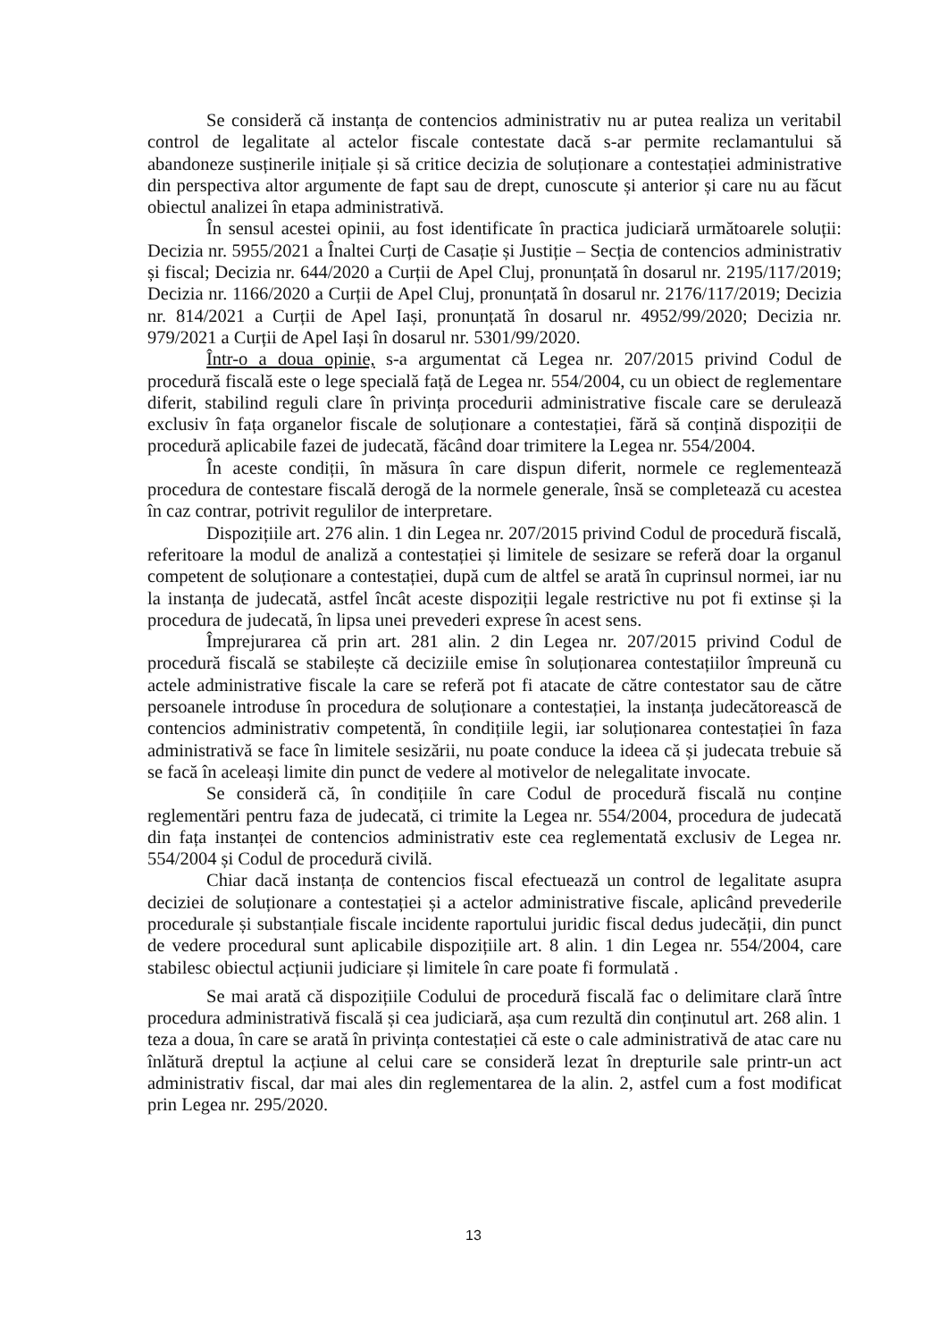Se consideră că instanța de contencios administrativ nu ar putea realiza un veritabil control de legalitate al actelor fiscale contestate dacă s-ar permite reclamantului să abandoneze susținerile inițiale și să critice decizia de soluționare a contestației administrative din perspectiva altor argumente de fapt sau de drept, cunoscute și anterior și care nu au făcut obiectul analizei în etapa administrativă.
În sensul acestei opinii, au fost identificate în practica judiciară următoarele soluții: Decizia nr. 5955/2021 a Înaltei Curți de Casație și Justiție – Secția de contencios administrativ și fiscal; Decizia nr. 644/2020 a Curții de Apel Cluj, pronunțată în dosarul nr. 2195/117/2019; Decizia nr. 1166/2020 a Curții de Apel Cluj, pronunțată în dosarul nr. 2176/117/2019; Decizia nr. 814/2021 a Curții de Apel Iași, pronunțată în dosarul nr. 4952/99/2020; Decizia nr. 979/2021 a Curții de Apel Iași în dosarul nr. 5301/99/2020.
Într-o a doua opinie, s-a argumentat că Legea nr. 207/2015 privind Codul de procedură fiscală este o lege specială față de Legea nr. 554/2004, cu un obiect de reglementare diferit, stabilind reguli clare în privința procedurii administrative fiscale care se derulează exclusiv în fața organelor fiscale de soluționare a contestației, fără să conțină dispoziții de procedură aplicabile fazei de judecată, făcând doar trimitere la Legea nr. 554/2004.
În aceste condiții, în măsura în care dispun diferit, normele ce reglementează procedura de contestare fiscală derogă de la normele generale, însă se completează cu acestea în caz contrar, potrivit regulilor de interpretare.
Dispozițiile art. 276 alin. 1 din Legea nr. 207/2015 privind Codul de procedură fiscală, referitoare la modul de analiză a contestației și limitele de sesizare se referă doar la organul competent de soluționare a contestației, după cum de altfel se arată în cuprinsul normei, iar nu la instanța de judecată, astfel încât aceste dispoziții legale restrictive nu pot fi extinse și la procedura de judecată, în lipsa unei prevederi exprese în acest sens.
Împrejurarea că prin art. 281 alin. 2 din Legea nr. 207/2015 privind Codul de procedură fiscală se stabilește că deciziile emise în soluționarea contestațiilor împreună cu actele administrative fiscale la care se referă pot fi atacate de către contestator sau de către persoanele introduse în procedura de soluționare a contestației, la instanța judecătorească de contencios administrativ competentă, în condițiile legii, iar soluționarea contestației în faza administrativă se face în limitele sesizării, nu poate conduce la ideea că și judecata trebuie să se facă în aceleași limite din punct de vedere al motivelor de nelegalitate invocate.
Se consideră că, în condițiile în care Codul de procedură fiscală nu conține reglementări pentru faza de judecată, ci trimite la Legea nr. 554/2004, procedura de judecată din fața instanței de contencios administrativ este cea reglementată exclusiv de Legea nr. 554/2004 și Codul de procedură civilă.
Chiar dacă instanța de contencios fiscal efectuează un control de legalitate asupra deciziei de soluționare a contestației și a actelor administrative fiscale, aplicând prevederile procedurale și substanțiale fiscale incidente raportului juridic fiscal dedus judecății, din punct de vedere procedural sunt aplicabile dispozițiile art. 8 alin. 1 din Legea nr. 554/2004, care stabilesc obiectul acțiunii judiciare și limitele în care poate fi formulată .
Se mai arată că dispozițiile Codului de procedură fiscală fac o delimitare clară între procedura administrativă fiscală și cea judiciară, așa cum rezultă din conținutul art. 268 alin. 1 teza a doua, în care se arată în privința contestației că este o cale administrativă de atac care nu înlătură dreptul la acțiune al celui care se consideră lezat în drepturile sale printr-un act administrativ fiscal, dar mai ales din reglementarea de la alin. 2, astfel cum a fost modificat prin Legea nr. 295/2020.
13